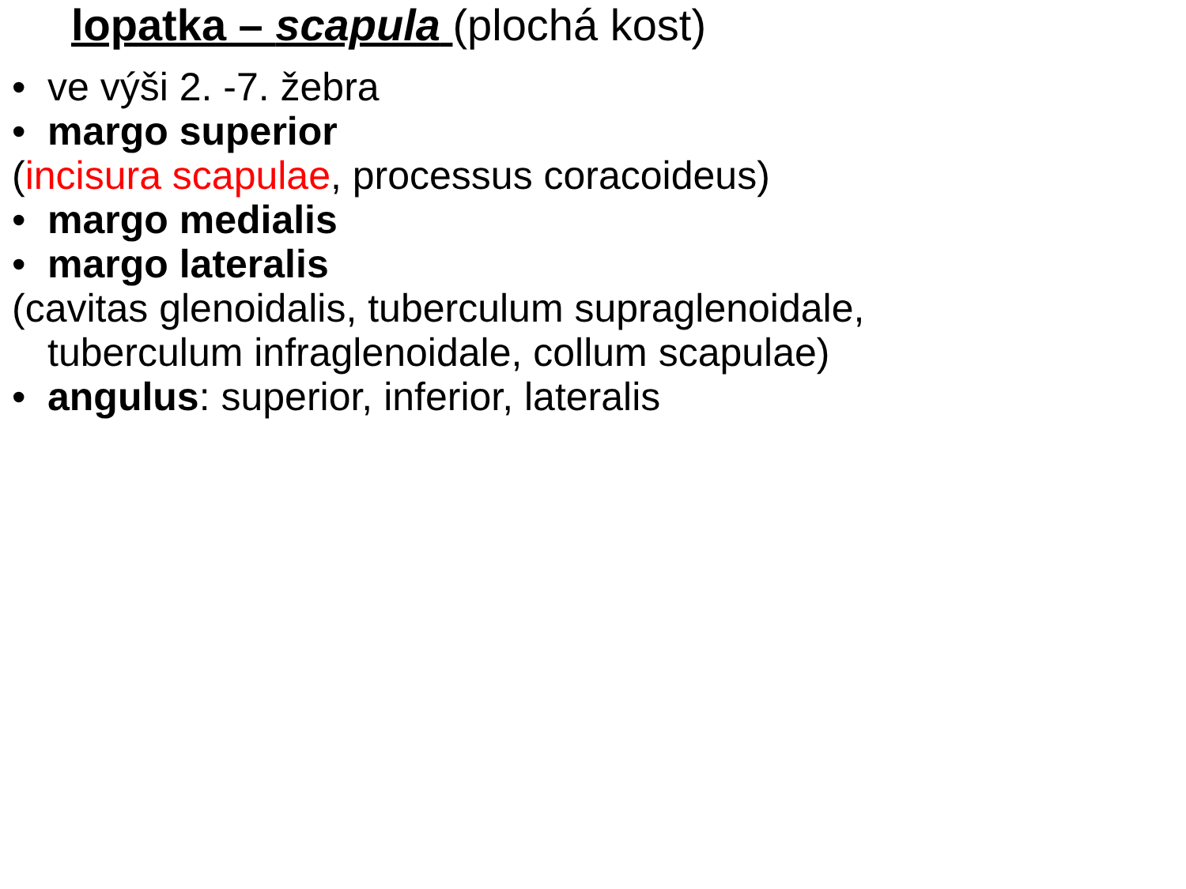lopatka – scapula (plochá kost)
• ve výši 2. -7. žebra
• margo superior
(incisura scapulae, processus coracoideus)
• margo medialis
• margo lateralis
(cavitas glenoidalis, tuberculum supraglenoidale,
tuberculum infraglenoidale, collum scapulae)
• angulus: superior, inferior, lateralis